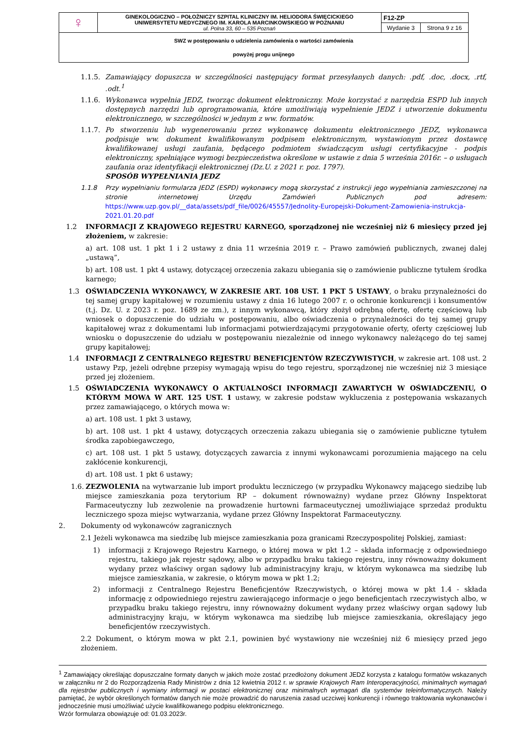| ♀ | GINEKOLOGICZNO – POŁOŻNICZY SZPITAL KLINICZNY IM. HELIODORA ŚWIĘCICKIEGO UNIWERSYTETU MEDYCZNEGO IM. KAROLA MARCINKOWSKIEGO W POZNANIU ul. Polna 33, 60 – 535 Poznań | F12-ZP | |
| | | Wydanie 3 | Strona 9 z 16 |
| SWZ w postępowaniu o udzielenia zamówienia o wartości zamówienia powyżej progu unijnego | | | |
1.1.5. Zamawiający dopuszcza w szczególności następujący format przesyłanych danych: .pdf, .doc, .docx, .rtf, .odt.<sup>1</sup>
1.1.6. Wykonawca wypełnia JEDZ, tworząc dokument elektroniczny. Może korzystać z narzędzia ESPD lub innych dostępnych narzędzi lub oprogramowania, które umożliwiają wypełnienie JEDZ i utworzenie dokumentu elektronicznego, w szczególności w jednym z ww. formatów.
1.1.7. Po stworzeniu lub wygenerowaniu przez wykonawcę dokumentu elektronicznego JEDZ, wykonawca podpisuje ww. dokument kwalifikowanym podpisem elektronicznym, wystawionym przez dostawcę kwalifikowanej usługi zaufania, będącego podmiotem świadczącym usługi certyfikacyjne - podpis elektroniczny, spełniające wymogi bezpieczeństwa określone w ustawie z dnia 5 września 2016r. – o usługach zaufania oraz identyfikacji elektronicznej (Dz.U. z 2021 r. poz. 1797).
SPOSÓB WYPEŁNIANIA JEDZ
1.1.8 Przy wypełnianiu formularza JEDZ (ESPD) wykonawcy mogą skorzystać z instrukcji jego wypełniania zamieszczonej na stronie internetowej Urzędu Zamówień Publicznych pod adresem: https://www.uzp.gov.pl/__data/assets/pdf_file/0026/45557/Jednolity-Europejski-Dokument-Zamowienia-instrukcja-2021.01.20.pdf
1.2 INFORMACJI Z KRAJOWEGO REJESTRU KARNEGO, sporządzonej nie wcześniej niż 6 miesięcy przed jej złożeniem, w zakresie:
a) art. 108 ust. 1 pkt 1 i 2 ustawy z dnia 11 września 2019 r. – Prawo zamówień publicznych, zwanej dalej „ustawą”,
b) art. 108 ust. 1 pkt 4 ustawy, dotyczącej orzeczenia zakazu ubiegania się o zamówienie publiczne tytułem środka karnego;
1.3 OŚWIADCZENIA WYKONAWCY, W ZAKRESIE ART. 108 UST. 1 PKT 5 USTAWY, o braku przynależności do tej samej grupy kapitałowej w rozumieniu ustawy z dnia 16 lutego 2007 r. o ochronie konkurencji i konsumentów (t.j. Dz. U. z 2023 r. poz. 1689 ze zm.), z innym wykonawcą, który złożył odrębną ofertę, ofertę częściową lub wniosek o dopuszczenie do udziału w postępowaniu, albo oświadczenia o przynależności do tej samej grupy kapitałowej wraz z dokumentami lub informacjami potwierdzającymi przygotowanie oferty, oferty częściowej lub wniosku o dopuszczenie do udziału w postępowaniu niezależnie od innego wykonawcy należącego do tej samej grupy kapitałowej;
1.4 INFORMACJI Z CENTRALNEGO REJESTRU BENEFICJENTÓW RZECZYWISTYCH, w zakresie art. 108 ust. 2 ustawy Pzp, jeżeli odrębne przepisy wymagają wpisu do tego rejestru, sporządzonej nie wcześniej niż 3 miesiące przed jej złożeniem.
1.5 OŚWIADCZENIA WYKONAWCY O AKTUALNOŚCI INFORMACJI ZAWARTYCH W OŚWIADCZENIU, O KTÓRYM MOWA W ART. 125 UST. 1 ustawy, w zakresie podstaw wykluczenia z postępowania wskazanych przez zamawiającego, o których mowa w:
a) art. 108 ust. 1 pkt 3 ustawy,
b) art. 108 ust. 1 pkt 4 ustawy, dotyczących orzeczenia zakazu ubiegania się o zamówienie publiczne tytułem środka zapobiegawczego,
c) art. 108 ust. 1 pkt 5 ustawy, dotyczących zawarcia z innymi wykonawcami porozumienia mającego na celu zakłócenie konkurencji,
d) art. 108 ust. 1 pkt 6 ustawy;
1.6. ZEZWOLENIA na wytwarzanie lub import produktu leczniczego (w przypadku Wykonawcy mającego siedzibę lub miejsce zamieszkania poza terytorium RP – dokument równoważny) wydane przez Główny Inspektorat Farmaceutyczny lub zezwolenie na prowadzenie hurtowni farmaceutycznej umożliwiające sprzedaż produktu leczniczego spoza miejsc wytwarzania, wydane przez Główny Inspektorat Farmaceutyczny.
2. Dokumenty od wykonawców zagranicznych
2.1 Jeżeli wykonawca ma siedzibę lub miejsce zamieszkania poza granicami Rzeczypospolitej Polskiej, zamiast:
1) informacji z Krajowego Rejestru Karnego, o której mowa w pkt 1.2 – składa informację z odpowiedniego rejestru, takiego jak rejestr sądowy, albo w przypadku braku takiego rejestru, inny równoważny dokument wydany przez właściwy organ sądowy lub administracyjny kraju, w którym wykonawca ma siedzibę lub miejsce zamieszkania, w zakresie, o którym mowa w pkt 1.2;
2) informacji z Centralnego Rejestru Beneficjentów Rzeczywistych, o której mowa w pkt 1.4 - składa informację z odpowiedniego rejestru zawierającego informacje o jego beneficjentach rzeczywistych albo, w przypadku braku takiego rejestru, inny równoważny dokument wydany przez właściwy organ sądowy lub administracyjny kraju, w którym wykonawca ma siedzibę lub miejsce zamieszkania, określający jego beneficjentów rzeczywistych.
2.2 Dokument, o którym mowa w pkt 2.1, powinien być wystawiony nie wcześniej niż 6 miesięcy przed jego złożeniem.
<sup>1</sup> Zamawiający określając dopuszczalne formaty danych w jakich może zostać przedłożony dokument JEDZ korzysta z katalogu formatów wskazanych w załączniku nr 2 do Rozporządzenia Rady Ministrów z dnia 12 kwietnia 2012 r. w sprawie Krajowych Ram Interoperacyjności, minimalnych wymagań dla rejestrów publicznych i wymiany informacji w postaci elektronicznej oraz minimalnych wymagań dla systemów teleinformatycznych. Należy pamiętać, że wybór określonych formatów danych nie może prowadzić do naruszenia zasad uczciwej konkurencji i równego traktowania wykonawców i jednocześnie musi umożliwiać użycie kwalifikowanego podpisu elektronicznego.
Wzór formularza obowiązuje od: 01.03.2023r.